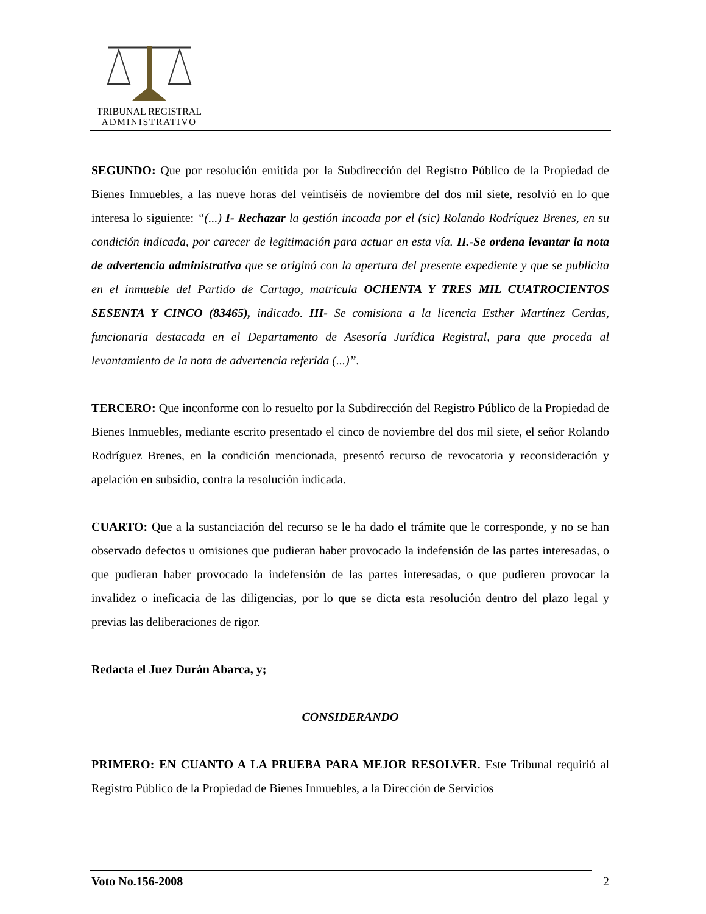TRIBUNAL REGISTRAL
ADMINISTRATIVO
SEGUNDO: Que por resolución emitida por la Subdirección del Registro Público de la Propiedad de Bienes Inmuebles, a las nueve horas del veintiséis de noviembre del dos mil siete, resolvió en lo que interesa lo siguiente: “(...) I- Rechazar la gestión incoada por el (sic) Rolando Rodríguez Brenes, en su condición indicada, por carecer de legitimación para actuar en esta vía. II.-Se ordena levantar la nota de advertencia administrativa que se originó con la apertura del presente expediente y que se publicita en el inmueble del Partido de Cartago, matrícula OCHENTA Y TRES MIL CUATROCIENTOS SESENTA Y CINCO (83465), indicado. III- Se comisiona a la licencia Esther Martínez Cerdas, funcionaria destacada en el Departamento de Asesoría Jurídica Registral, para que proceda al levantamiento de la nota de advertencia referida (...)”.
TERCERO: Que inconforme con lo resuelto por la Subdirección del Registro Público de la Propiedad de Bienes Inmuebles, mediante escrito presentado el cinco de noviembre del dos mil siete, el señor Rolando Rodríguez Brenes, en la condición mencionada, presentó recurso de revocatoria y reconsideración y apelación en subsidio, contra la resolución indicada.
CUARTO: Que a la sustanciación del recurso se le ha dado el trámite que le corresponde, y no se han observado defectos u omisiones que pudieran haber provocado la indefensión de las partes interesadas, o que pudieran haber provocado la indefensión de las partes interesadas, o que pudieren provocar la invalidez o ineficacia de las diligencias, por lo que se dicta esta resolución dentro del plazo legal y previas las deliberaciones de rigor.
Redacta el Juez Durán Abarca, y;
CONSIDERANDO
PRIMERO: EN CUANTO A LA PRUEBA PARA MEJOR RESOLVER. Este Tribunal requirió al Registro Público de la Propiedad de Bienes Inmuebles, a la Dirección de Servicios
Voto No.156-2008 2